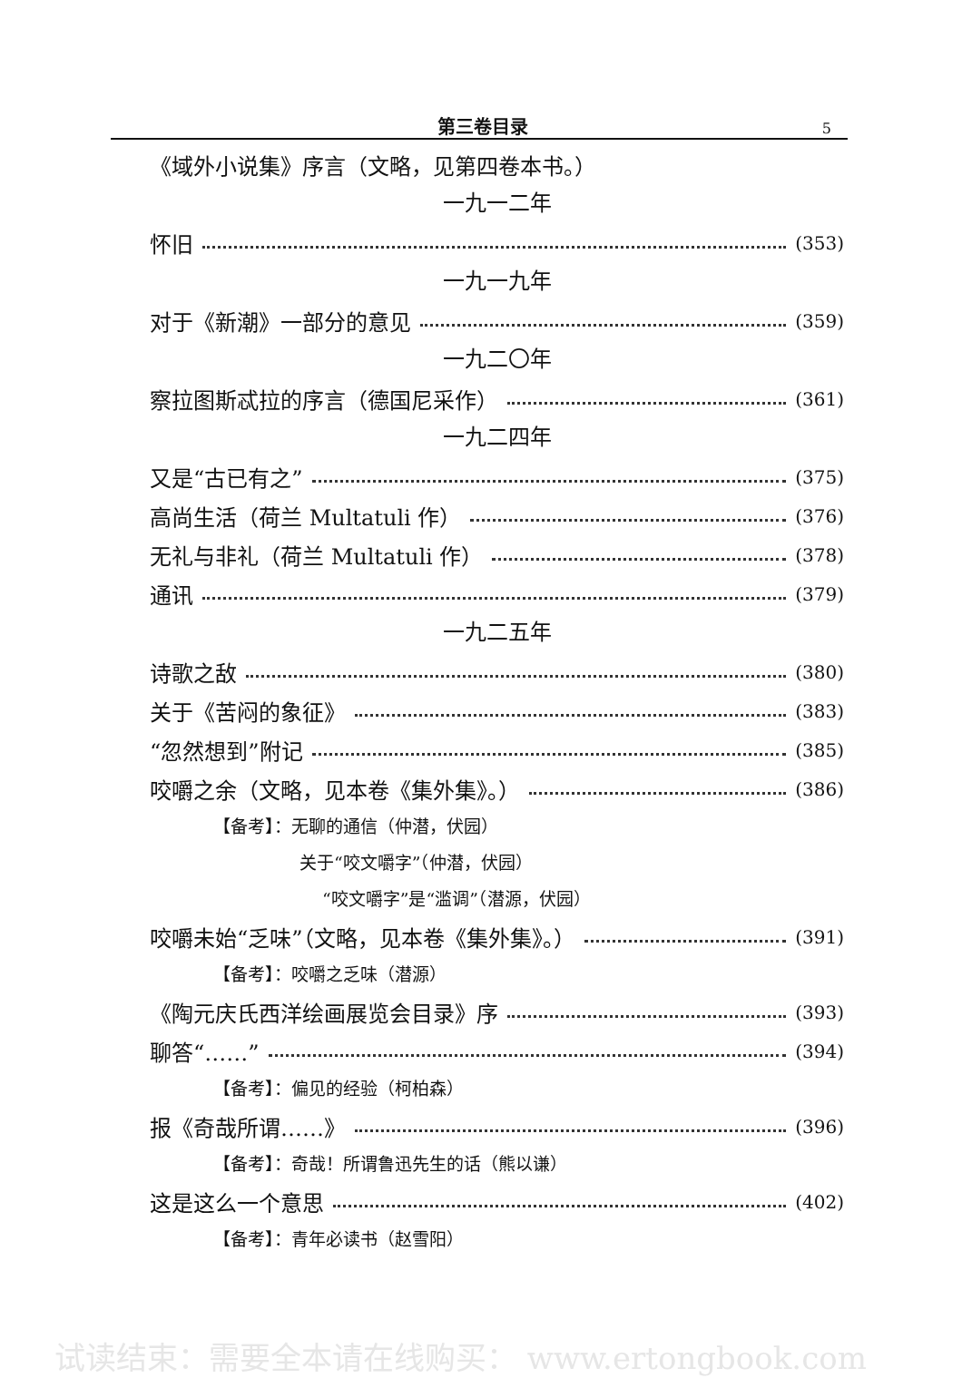第三卷目录 5
《域外小说集》序言（文略，见第四卷本书。）
一九一二年
怀旧 (353)
一九一九年
对于《新潮》一部分的意见 (359)
一九二〇年
察拉图斯忒拉的序言（德国尼采作） (361)
一九二四年
又是“古已有之” (375)
高尚生活（荷兰 Multatuli 作） (376)
无礼与非礼（荷兰 Multatuli 作） (378)
通讯 (379)
一九二五年
诗歌之敌 (380)
关于《苦闷的象征》 (383)
“忽然想到”附记 (385)
咬嚼之余（文略，见本卷《集外集》。） (386)
【备考】：无聊的通信（仲潜，伏园）
关于“咬文嚼字”（仲潜，伏园）
“咬文嚼字”是“滥调”（潜源，伏园）
咬嚼未始“乏味”（文略，见本卷《集外集》。） (391)
【备考】：咬嚼之乏味（潜源）
《陶元庆氏西洋绘画展览会目录》序 (393)
聊答“……” (394)
【备考】：偏见的经验（柯柏森）
报《奇哉所谓……》 (396)
【备考】：奇哉！所谓鲁迅先生的话（熊以谦）
这是这么一个意思 (402)
【备考】：青年必读书（赵雪阳）
试读结束：需要全本请在线购买： www.ertongbook.com